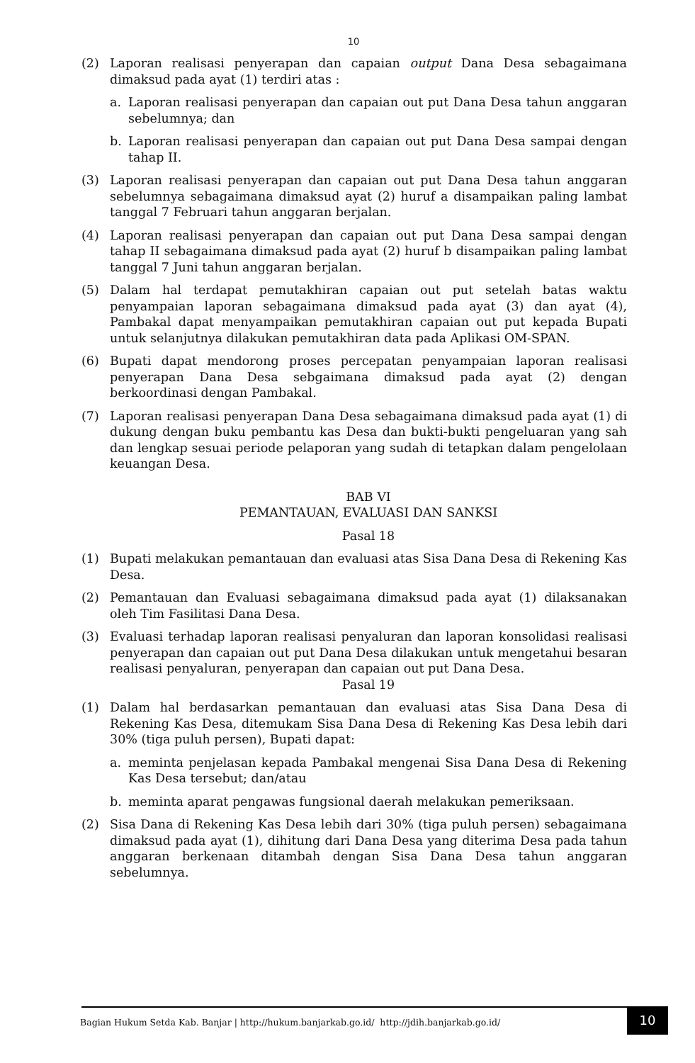10
(2) Laporan realisasi penyerapan dan capaian output Dana Desa sebagaimana dimaksud pada ayat (1) terdiri atas :
a. Laporan realisasi penyerapan dan capaian out put Dana Desa tahun anggaran sebelumnya; dan
b. Laporan realisasi penyerapan dan capaian out put Dana Desa sampai dengan tahap II.
(3) Laporan realisasi penyerapan dan capaian out put Dana Desa tahun anggaran sebelumnya sebagaimana dimaksud ayat (2) huruf a disampaikan paling lambat tanggal 7 Februari tahun anggaran berjalan.
(4) Laporan realisasi penyerapan dan capaian out put Dana Desa sampai dengan tahap II sebagaimana dimaksud pada ayat (2) huruf b disampaikan paling lambat tanggal 7 Juni tahun anggaran berjalan.
(5) Dalam hal terdapat pemutakhiran capaian out put setelah batas waktu penyampaian laporan sebagaimana dimaksud pada ayat (3) dan ayat (4), Pambakal dapat menyampaikan pemutakhiran capaian out put kepada Bupati untuk selanjutnya dilakukan pemutakhiran data pada Aplikasi OM-SPAN.
(6) Bupati dapat mendorong proses percepatan penyampaian laporan realisasi penyerapan Dana Desa sebgaimana dimaksud pada ayat (2) dengan berkoordinasi dengan Pambakal.
(7) Laporan realisasi penyerapan Dana Desa sebagaimana dimaksud pada ayat (1) di dukung dengan buku pembantu kas Desa dan bukti-bukti pengeluaran yang sah dan lengkap sesuai periode pelaporan yang sudah di tetapkan dalam pengelolaan keuangan Desa.
BAB VI
PEMANTAUAN, EVALUASI DAN SANKSI
Pasal 18
(1) Bupati melakukan pemantauan dan evaluasi atas Sisa Dana Desa di Rekening Kas Desa.
(2) Pemantauan dan Evaluasi sebagaimana dimaksud pada ayat (1) dilaksanakan oleh Tim Fasilitasi Dana Desa.
(3) Evaluasi terhadap laporan realisasi penyaluran dan laporan konsolidasi realisasi penyerapan dan capaian out put Dana Desa dilakukan untuk mengetahui besaran realisasi penyaluran, penyerapan dan capaian out put Dana Desa.
Pasal 19
(1) Dalam hal berdasarkan pemantauan dan evaluasi atas Sisa Dana Desa di Rekening Kas Desa, ditemukam Sisa Dana Desa di Rekening Kas Desa lebih dari 30% (tiga puluh persen), Bupati dapat:
a. meminta penjelasan kepada Pambakal mengenai Sisa Dana Desa di Rekening Kas Desa tersebut; dan/atau
b. meminta aparat pengawas fungsional daerah melakukan pemeriksaan.
(2) Sisa Dana di Rekening Kas Desa lebih dari 30% (tiga puluh persen) sebagaimana dimaksud pada ayat (1), dihitung dari Dana Desa yang diterima Desa pada tahun anggaran berkenaan ditambah dengan Sisa Dana Desa tahun anggaran sebelumnya.
Bagian Hukum Setda Kab. Banjar | http://hukum.banjarkab.go.id/ http://jdih.banjarkab.go.id/ 10